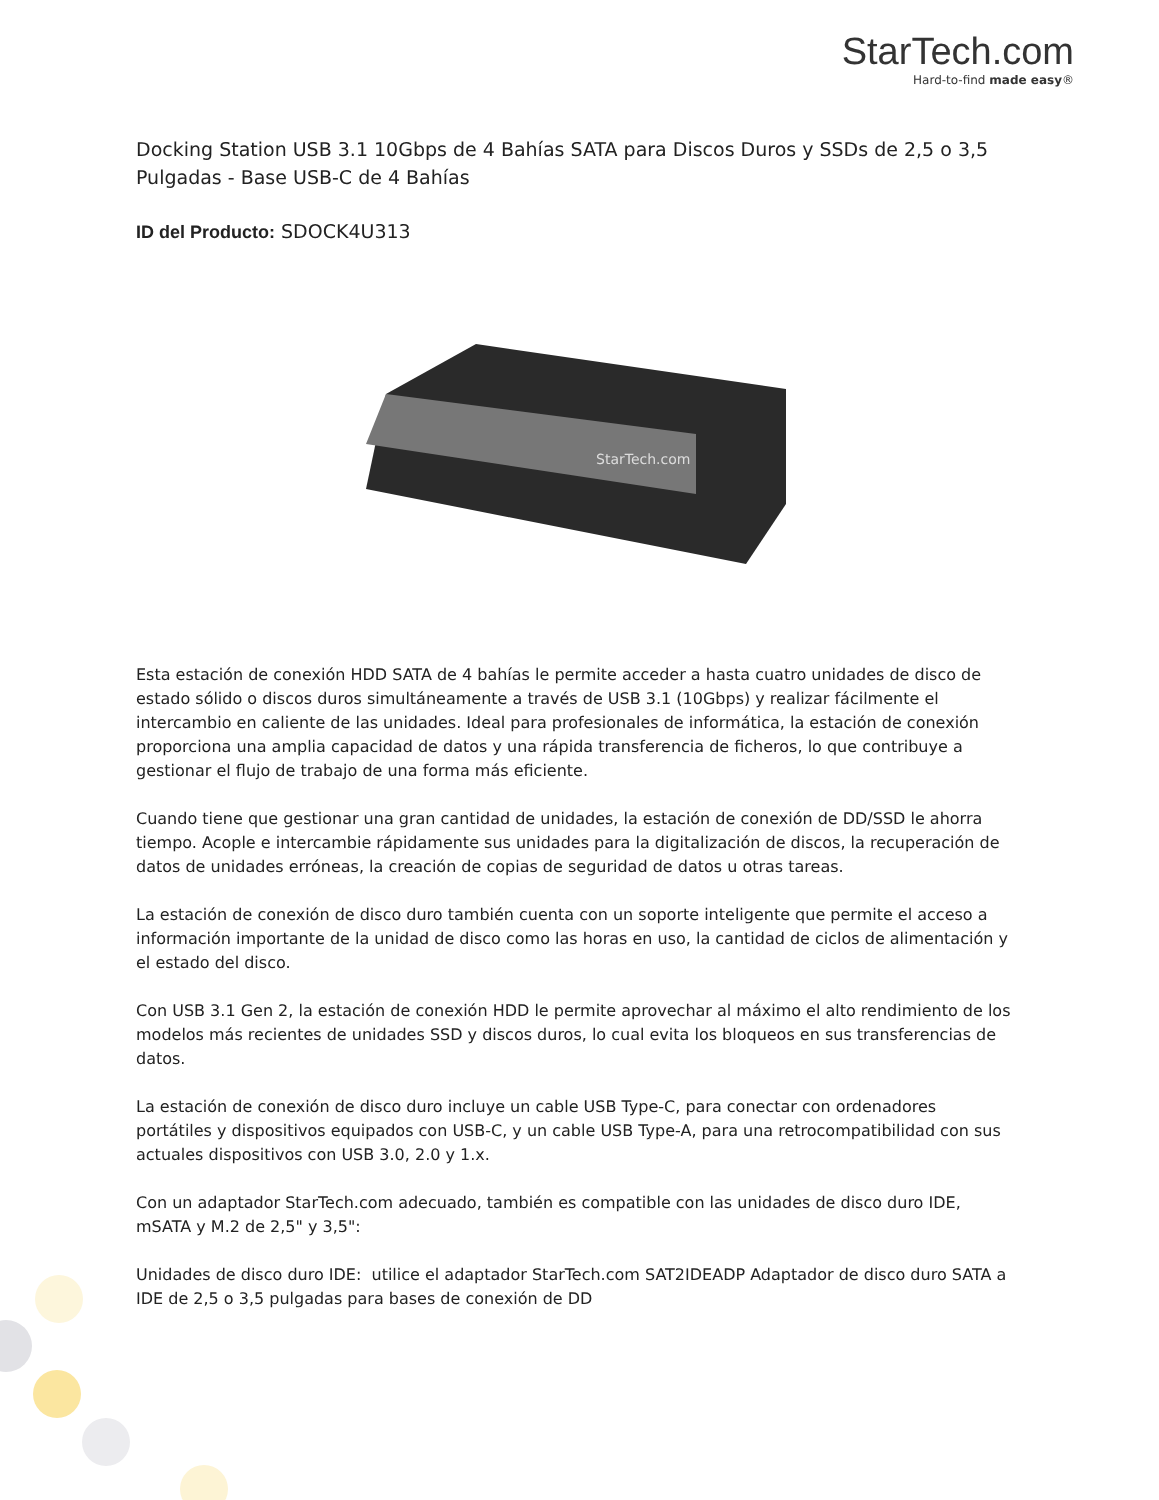StarTech.com
Hard-to-find made easy®
Docking Station USB 3.1 10Gbps de 4 Bahías SATA para Discos Duros y SSDs de 2,5 o 3,5 Pulgadas - Base USB-C de 4 Bahías
ID del Producto: SDOCK4U313
StarTech.com
Esta estación de conexión HDD SATA de 4 bahías le permite acceder a hasta cuatro unidades de disco de estado sólido o discos duros simultáneamente a través de USB 3.1 (10Gbps) y realizar fácilmente el intercambio en caliente de las unidades. Ideal para profesionales de informática, la estación de conexión proporciona una amplia capacidad de datos y una rápida transferencia de ficheros, lo que contribuye a gestionar el flujo de trabajo de una forma más eficiente.
Cuando tiene que gestionar una gran cantidad de unidades, la estación de conexión de DD/SSD le ahorra tiempo. Acople e intercambie rápidamente sus unidades para la digitalización de discos, la recuperación de datos de unidades erróneas, la creación de copias de seguridad de datos u otras tareas.
La estación de conexión de disco duro también cuenta con un soporte inteligente que permite el acceso a información importante de la unidad de disco como las horas en uso, la cantidad de ciclos de alimentación y el estado del disco.
Con USB 3.1 Gen 2, la estación de conexión HDD le permite aprovechar al máximo el alto rendimiento de los modelos más recientes de unidades SSD y discos duros, lo cual evita los bloqueos en sus transferencias de datos.
La estación de conexión de disco duro incluye un cable USB Type-C, para conectar con ordenadores portátiles y dispositivos equipados con USB-C, y un cable USB Type-A, para una retrocompatibilidad con sus actuales dispositivos con USB 3.0, 2.0 y 1.x.
Con un adaptador StarTech.com adecuado, también es compatible con las unidades de disco duro IDE, mSATA y M.2 de 2,5" y 3,5":
Unidades de disco duro IDE: utilice el adaptador StarTech.com SAT2IDEADP Adaptador de disco duro SATA a IDE de 2,5 o 3,5 pulgadas para bases de conexión de DD